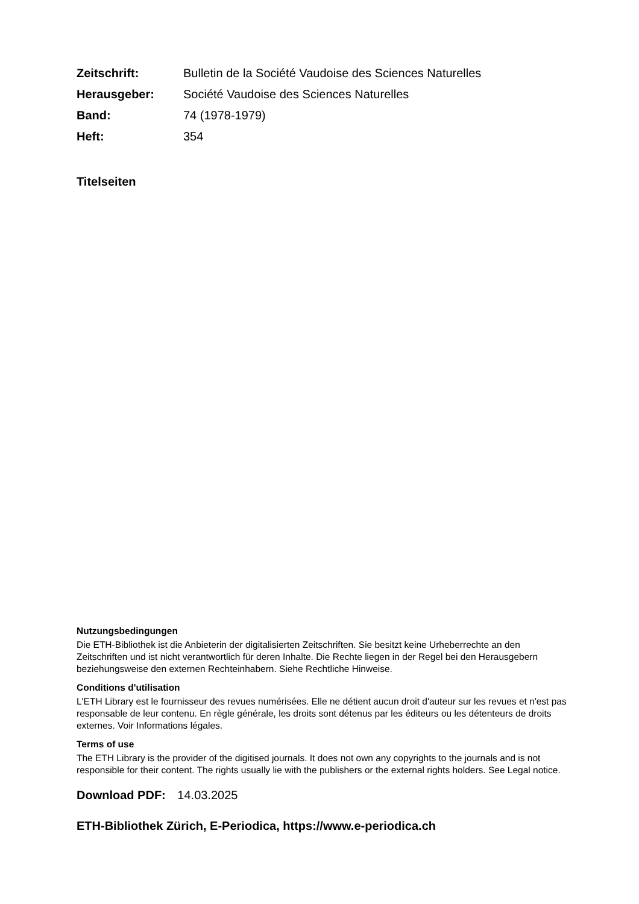| Zeitschrift: | Bulletin de la Société Vaudoise des Sciences Naturelles |
| Herausgeber: | Société Vaudoise des Sciences Naturelles |
| Band: | 74 (1978-1979) |
| Heft: | 354 |
Titelseiten
Nutzungsbedingungen
Die ETH-Bibliothek ist die Anbieterin der digitalisierten Zeitschriften. Sie besitzt keine Urheberrechte an den Zeitschriften und ist nicht verantwortlich für deren Inhalte. Die Rechte liegen in der Regel bei den Herausgebern beziehungsweise den externen Rechteinhabern. Siehe Rechtliche Hinweise.
Conditions d'utilisation
L'ETH Library est le fournisseur des revues numérisées. Elle ne détient aucun droit d'auteur sur les revues et n'est pas responsable de leur contenu. En règle générale, les droits sont détenus par les éditeurs ou les détenteurs de droits externes. Voir Informations légales.
Terms of use
The ETH Library is the provider of the digitised journals. It does not own any copyrights to the journals and is not responsible for their content. The rights usually lie with the publishers or the external rights holders. See Legal notice.
Download PDF: 14.03.2025
ETH-Bibliothek Zürich, E-Periodica, https://www.e-periodica.ch